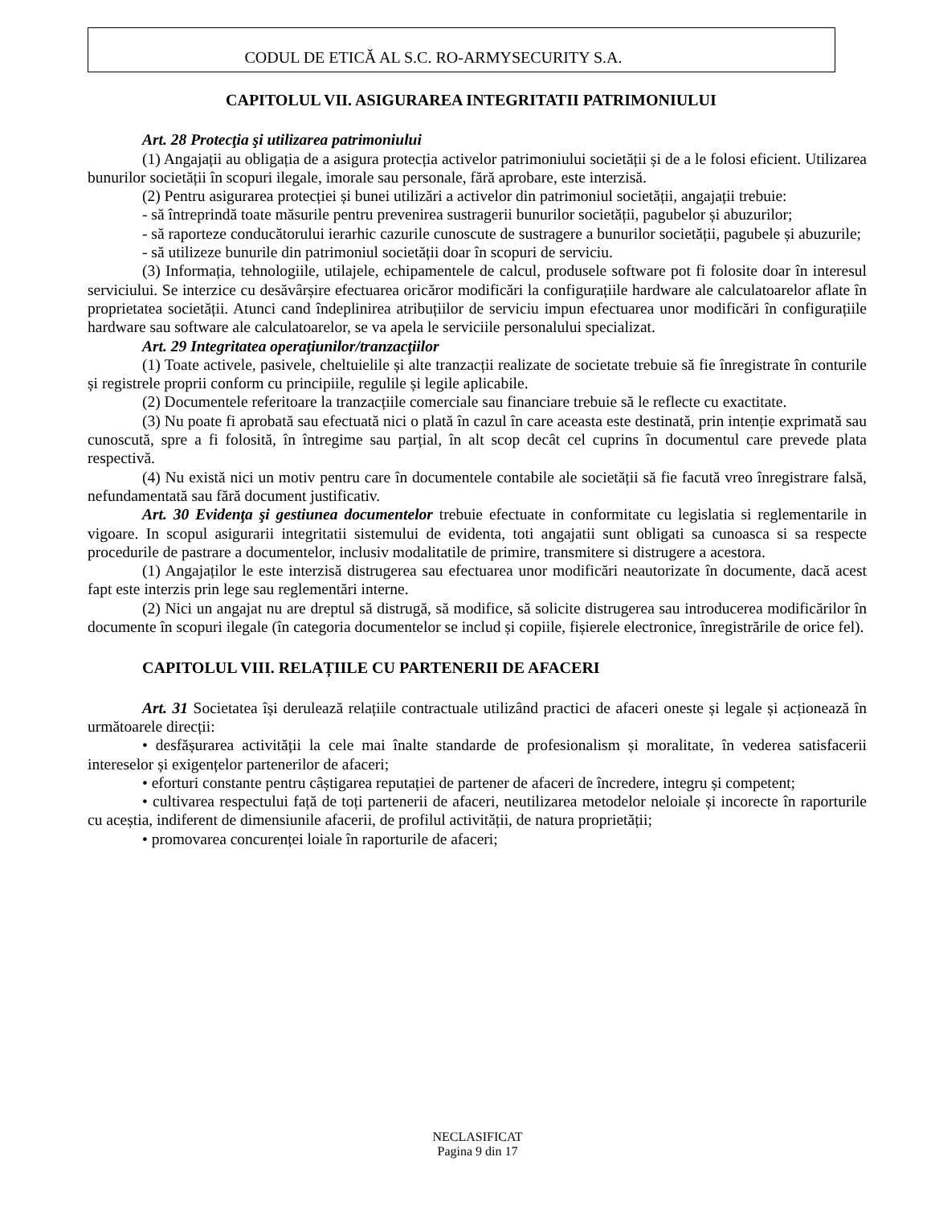CODUL DE ETICĂ AL S.C. RO-ARMYSECURITY S.A.
CAPITOLUL VII. ASIGURAREA INTEGRITATII PATRIMONIULUI
Art. 28 Protecţia şi utilizarea patrimoniului
(1) Angajații au obligația de a asigura protecția activelor patrimoniului societății și de a le folosi eficient. Utilizarea bunurilor societății în scopuri ilegale, imorale sau personale, fără aprobare, este interzisă.
(2) Pentru asigurarea protecției și bunei utilizări a activelor din patrimoniul societății, angajații trebuie:
- să întreprindă toate măsurile pentru prevenirea sustragerii bunurilor societății, pagubelor și abuzurilor;
- să raporteze conducătorului ierarhic cazurile cunoscute de sustragere a bunurilor societății, pagubele și abuzurile;
- să utilizeze bunurile din patrimoniul societății doar în scopuri de serviciu.
(3) Informația, tehnologiile, utilajele, echipamentele de calcul, produsele software pot fi folosite doar în interesul serviciului. Se interzice cu desăvârșire efectuarea oricăror modificări la configurațiile hardware ale calculatoarelor aflate în proprietatea societății. Atunci cand îndeplinirea atribuțiilor de serviciu impun efectuarea unor modificări în configurațiile hardware sau software ale calculatoarelor, se va apela le serviciile personalului specializat.
Art. 29 Integritatea operaţiunilor/tranzacţiilor
(1) Toate activele, pasivele, cheltuielile și alte tranzacții realizate de societate trebuie să fie înregistrate în conturile și registrele proprii conform cu principiile, regulile și legile aplicabile.
(2) Documentele referitoare la tranzacțiile comerciale sau financiare trebuie să le reflecte cu exactitate.
(3) Nu poate fi aprobată sau efectuată nici o plată în cazul în care aceasta este destinată, prin intenție exprimată sau cunoscută, spre a fi folosită, în întregime sau parțial, în alt scop decât cel cuprins în documentul care prevede plata respectivă.
(4) Nu există nici un motiv pentru care în documentele contabile ale societății să fie facută vreo înregistrare falsă, nefundamentată sau fără document justificativ.
Art. 30 Evidenţa şi gestiunea documentelor trebuie efectuate in conformitate cu legislatia si reglementarile in vigoare. In scopul asigurarii integritatii sistemului de evidenta, toti angajatii sunt obligati sa cunoasca si sa respecte procedurile de pastrare a documentelor, inclusiv modalitatile de primire, transmitere si distrugere a acestora.
(1) Angajaților le este interzisă distrugerea sau efectuarea unor modificări neautorizate în documente, dacă acest fapt este interzis prin lege sau reglementări interne.
(2) Nici un angajat nu are dreptul să distrugă, să modifice, să solicite distrugerea sau introducerea modificărilor în documente în scopuri ilegale (în categoria documentelor se includ și copiile, fișierele electronice, înregistrările de orice fel).
CAPITOLUL VIII. RELAȚIILE CU PARTENERII DE AFACERI
Art. 31 Societatea își derulează relațiile contractuale utilizând practici de afaceri oneste și legale și acționează în următoarele direcții:
• desfășurarea activității la cele mai înalte standarde de profesionalism și moralitate, în vederea satisfacerii intereselor și exigențelor partenerilor de afaceri;
• eforturi constante pentru câștigarea reputației de partener de afaceri de încredere, integru și competent;
• cultivarea respectului față de toți partenerii de afaceri, neutilizarea metodelor neloiale și incorecte în raporturile cu aceștia, indiferent de dimensiunile afacerii, de profilul activității, de natura proprietății;
• promovarea concurenței loiale în raporturile de afaceri;
NECLASIFICAT
Pagina 9 din 17